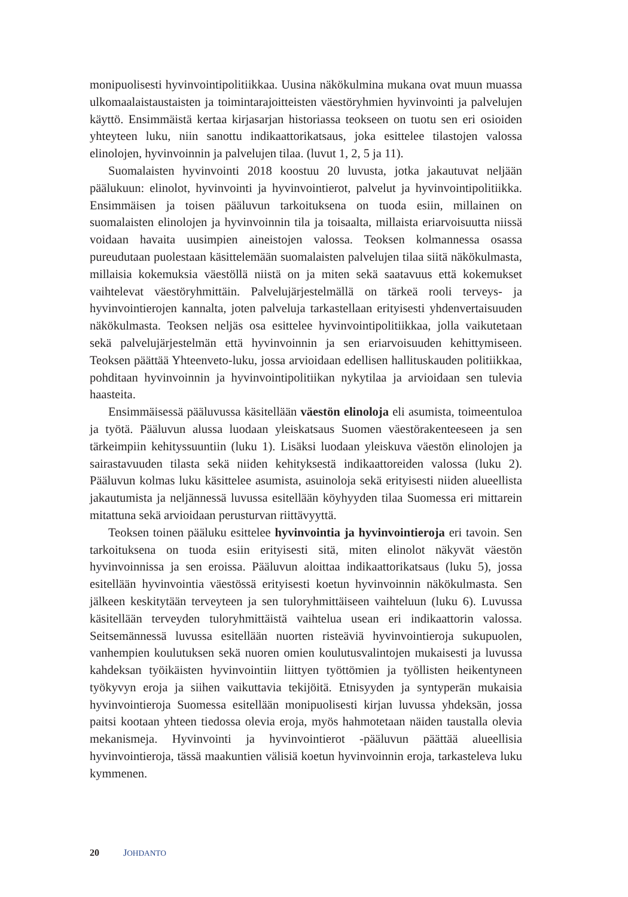monipuolisesti hyvinvointipolitiikkaa. Uusina näkökulmina mukana ovat muun muassa ulkomaalaistaustaisten ja toimintarajoitteisten väestöryhmien hyvinvointi ja palvelujen käyttö. Ensimmäistä kertaa kirjasarjan historiassa teokseen on tuotu sen eri osioiden yhteyteen luku, niin sanottu indikaattorikatsaus, joka esittelee tilastojen valossa elinolojen, hyvinvoinnin ja palvelujen tilaa. (luvut 1, 2, 5 ja 11).
Suomalaisten hyvinvointi 2018 koostuu 20 luvusta, jotka jakautuvat neljään päälukuun: elinolot, hyvinvointi ja hyvinvointierot, palvelut ja hyvinvointipolitiikka. Ensimmäisen ja toisen pääluvun tarkoituksena on tuoda esiin, millainen on suomalaisten elinolojen ja hyvinvoinnin tila ja toisaalta, millaista eriarvoisuutta niissä voidaan havaita uusimpien aineistojen valossa. Teoksen kolmannessa osassa pureudutaan puolestaan käsittelemään suomalaisten palvelujen tilaa siitä näkökulmasta, millaisia kokemuksia väestöllä niistä on ja miten sekä saatavuus että kokemukset vaihtelevat väestöryhmittäin. Palvelujärjestelmällä on tärkeä rooli terveys- ja hyvinvointierojen kannalta, joten palveluja tarkastellaan erityisesti yhdenvertaisuuden näkökulmasta. Teoksen neljäs osa esittelee hyvinvointipolitiikkaa, jolla vaikutetaan sekä palvelujärjestelmän että hyvinvoinnin ja sen eriarvoisuuden kehittymiseen. Teoksen päättää Yhteenveto-luku, jossa arvioidaan edellisen hallituskauden politiikkaa, pohditaan hyvinvoinnin ja hyvinvointipolitiikan nykytilaa ja arvioidaan sen tulevia haasteita.
Ensimmäisessä pääluvussa käsitellään väestön elinoloja eli asumista, toimeentuloa ja työtä. Pääluvun alussa luodaan yleiskatsaus Suomen väestörakenteeseen ja sen tärkeimpiin kehityssuuntiin (luku 1). Lisäksi luodaan yleiskuva väestön elinolojen ja sairastavuuden tilasta sekä niiden kehityksestä indikaattoreiden valossa (luku 2). Pääluvun kolmas luku käsittelee asumista, asuinoloja sekä erityisesti niiden alueellista jakautumista ja neljännessä luvussa esitellään köyhyyden tilaa Suomessa eri mittarein mitattuna sekä arvioidaan perusturvan riittävyyttä.
Teoksen toinen pääluku esittelee hyvinvointia ja hyvinvointieroja eri tavoin. Sen tarkoituksena on tuoda esiin erityisesti sitä, miten elinolot näkyvät väestön hyvinvoinnissa ja sen eroissa. Pääluvun aloittaa indikaattorikatsaus (luku 5), jossa esitellään hyvinvointia väestössä erityisesti koetun hyvinvoinnin näkökulmasta. Sen jälkeen keskitytään terveyteen ja sen tuloryhmittäiseen vaihteluun (luku 6). Luvussa käsitellään terveyden tuloryhmittäistä vaihtelua usean eri indikaattorin valossa. Seitsemännessä luvussa esitellään nuorten risteäviä hyvinvointieroja sukupuolen, vanhempien koulutuksen sekä nuoren omien koulutusvalintojen mukaisesti ja luvussa kahdeksan työikäisten hyvinvointiin liittyen työttömien ja työllisten heikentyneen työkyvyn eroja ja siihen vaikuttavia tekijöitä. Etnisyyden ja syntyperän mukaisia hyvinvointieroja Suomessa esitellään monipuolisesti kirjan luvussa yhdeksän, jossa paitsi kootaan yhteen tiedossa olevia eroja, myös hahmotetaan näiden taustalla olevia mekanismeja. Hyvinvointi ja hyvinvointierot -pääluvun päättää alueellisia hyvinvointieroja, tässä maakuntien välisiä koetun hyvinvoinnin eroja, tarkasteleva luku kymmenen.
20 JOHDANTO